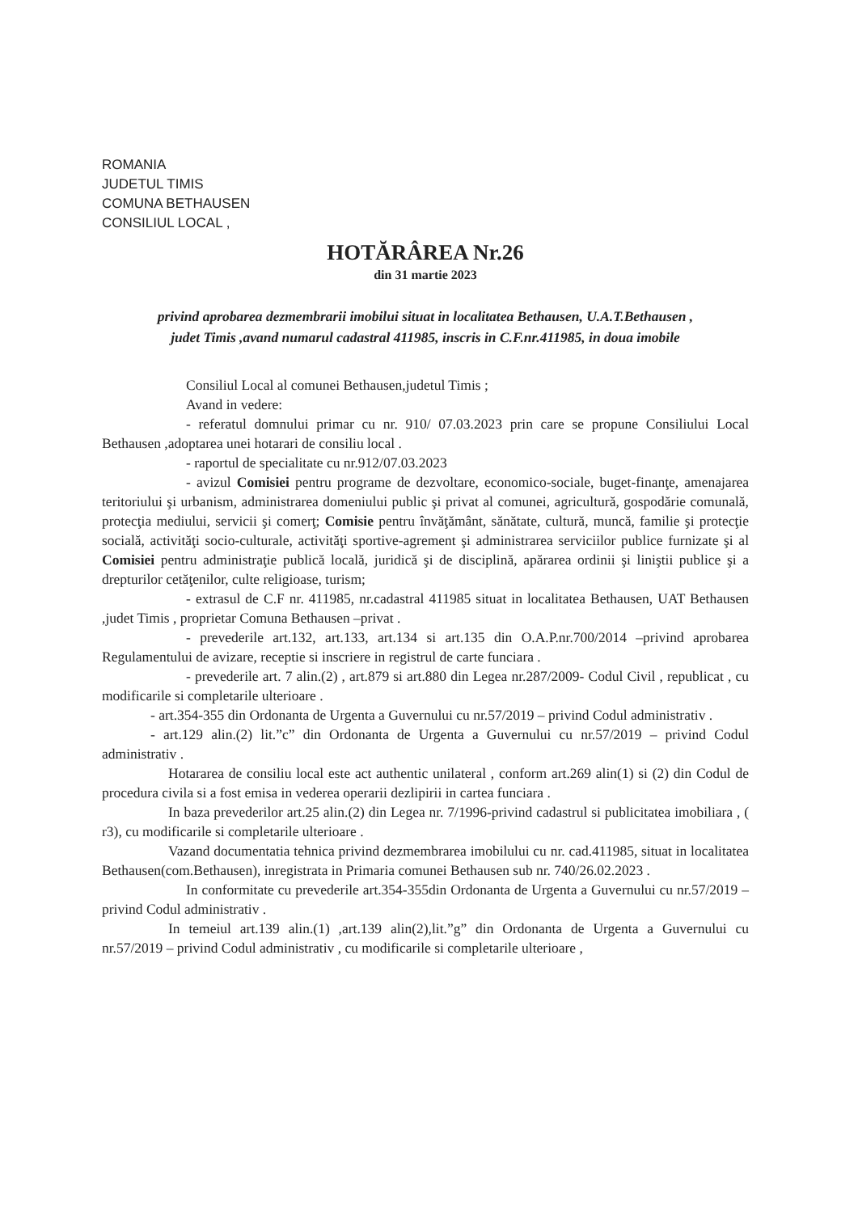ROMANIA
JUDETUL TIMIS
COMUNA BETHAUSEN
CONSILIUL LOCAL ,
HOTĂRÂREA Nr.26
din 31 martie 2023
privind aprobarea dezmembrarii imobilui situat in localitatea Bethausen, U.A.T.Bethausen ,
judet Timis ,avand numarul cadastral 411985, inscris in C.F.nr.411985, in doua imobile
Consiliul Local al comunei Bethausen,judetul Timis ;
Avand in vedere:
- referatul domnului primar cu nr. 910/ 07.03.2023 prin care se propune Consiliului Local Bethausen ,adoptarea unei hotarari de consiliu local .
- raportul de specialitate cu nr.912/07.03.2023
- avizul Comisiei pentru programe de dezvoltare, economico-sociale, buget-finanţe, amenajarea teritoriului şi urbanism, administrarea domeniului public şi privat al comunei, agricultură, gospodărie comunală, protecţia mediului, servicii şi comerţ; Comisie pentru învăţământ, sănătate, cultură, muncă, familie şi protecţie socială, activităţi socio-culturale, activităţi sportive-agrement şi administrarea serviciilor publice furnizate şi al Comisiei pentru administraţie publică locală, juridică şi de disciplină, apărarea ordinii şi liniştii publice şi a drepturilor cetăţenilor, culte religioase, turism;
- extrasul de C.F nr. 411985, nr.cadastral 411985 situat in localitatea Bethausen, UAT Bethausen ,judet Timis , proprietar Comuna Bethausen –privat .
- prevederile art.132, art.133, art.134 si art.135 din O.A.P.nr.700/2014 –privind aprobarea Regulamentului de avizare, receptie si inscriere in registrul de carte funciara .
- prevederile art. 7 alin.(2) , art.879 si art.880 din Legea nr.287/2009- Codul Civil , republicat , cu modificarile si completarile ulterioare .
- art.354-355 din Ordonanta de Urgenta a Guvernului cu nr.57/2019 – privind Codul administrativ .
- art.129 alin.(2) lit.”c” din Ordonanta de Urgenta a Guvernului cu nr.57/2019 – privind Codul administrativ .
Hotararea de consiliu local este act authentic unilateral , conform art.269 alin(1) si (2) din Codul de procedura civila si a fost emisa in vederea operarii dezlipirii in cartea funciara .
In baza prevederilor art.25 alin.(2) din Legea nr. 7/1996-privind cadastrul si publicitatea imobiliara , ( r3), cu modificarile si completarile ulterioare .
Vazand documentatia tehnica privind dezmembrarea imobilului cu nr. cad.411985, situat in localitatea Bethausen(com.Bethausen), inregistrata in Primaria comunei Bethausen sub nr. 740/26.02.2023 .
In conformitate cu prevederile art.354-355din Ordonanta de Urgenta a Guvernului cu nr.57/2019 – privind Codul administrativ .
In temeiul art.139 alin.(1) ,art.139 alin(2),lit.”g” din Ordonanta de Urgenta a Guvernului cu nr.57/2019 – privind Codul administrativ , cu modificarile si completarile ulterioare ,